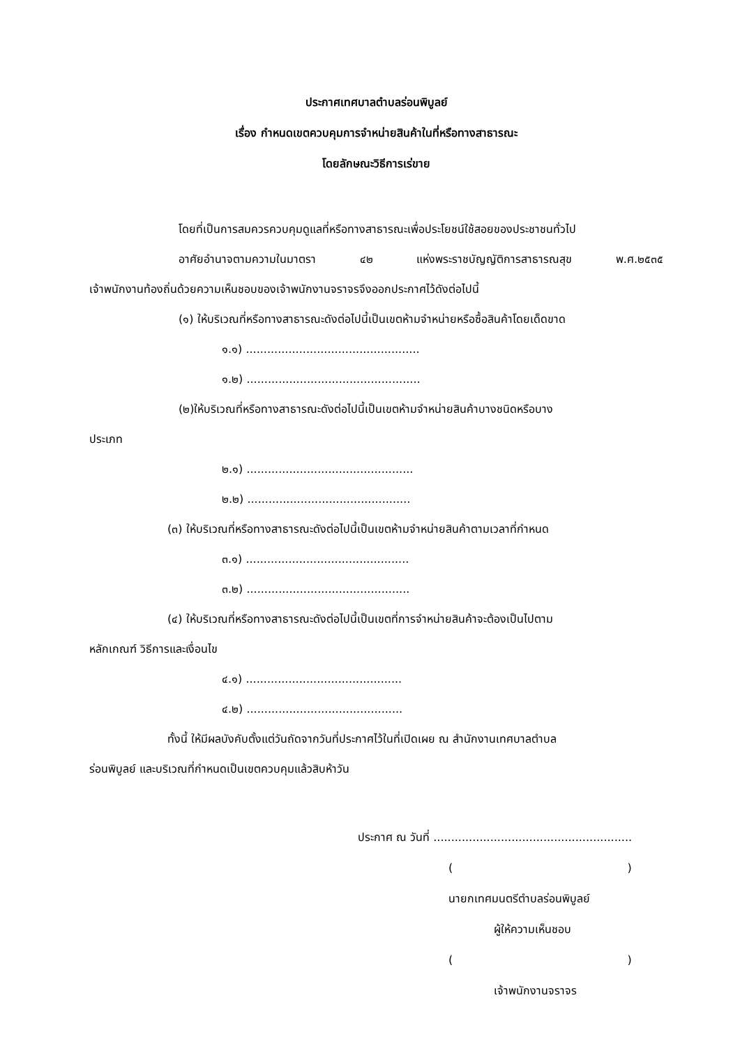ประกาศเทศบาลตำบลร่อนพิบูลย์
เรื่อง กำหนดเขตควบคุมการจำหน่ายสินค้าในที่หรือทางสาธารณะ
โดยลักษณะวิธีการเร่ขาย
โดยที่เป็นการสมควรควบคุมดูแลที่หรือทางสาธารณะเพื่อประโยชน์ใช้สอยของประชาชนทั่วไป
อาศัยอำนาจตามความในมาตรา ๔๒ แห่งพระราชบัญญัติการสาธารณสุข พ.ศ.๒๕๓๕
เจ้าพนักงานท้องถิ่นด้วยความเห็นชอบของเจ้าพนักงานจราจรจึงออกประกาศไว้ดังต่อไปนี้
(๑) ให้บริเวณที่หรือทางสาธารณะดังต่อไปนี้เป็นเขตห้ามจำหน่ายหรือซื้อสินค้าโดยเด็ดขาด
๑.๑) .................................................
๑.๒) .................................................
(๒)ให้บริเวณที่หรือทางสาธารณะดังต่อไปนี้เป็นเขตห้ามจำหน่ายสินค้าบางชนิดหรือบาง
ประเภท
๒.๑) ...............................................
๒.๒) ..............................................
(๓) ให้บริเวณที่หรือทางสาธารณะดังต่อไปนี้เป็นเขตห้ามจำหน่ายสินค้าตามเวลาที่กำหนด
๓.๑) ..............................................
๓.๒) ..............................................
(๔) ให้บริเวณที่หรือทางสาธารณะดังต่อไปนี้เป็นเขตที่การจำหน่ายสินค้าจะต้องเป็นไปตาม
หลักเกณฑ์ วิธีการและเงื่อนไข
๔.๑) ............................................
๔.๒) ............................................
ทั้งนี้ ให้มีผลบังคับตั้งแต่วันถัดจากวันที่ประกาศไว้ในที่เปิดเผย ณ สำนักงานเทศบาลตำบล
ร่อนพิบูลย์ และบริเวณที่กำหนดเป็นเขตควบคุมแล้วสิบห้าวัน
ประกาศ ณ วันที่ ........................................................
( )
นายกเทศมนตรีตำบลร่อนพิบูลย์
ผู้ให้ความเห็นชอบ
( )
เจ้าพนักงานจราจร